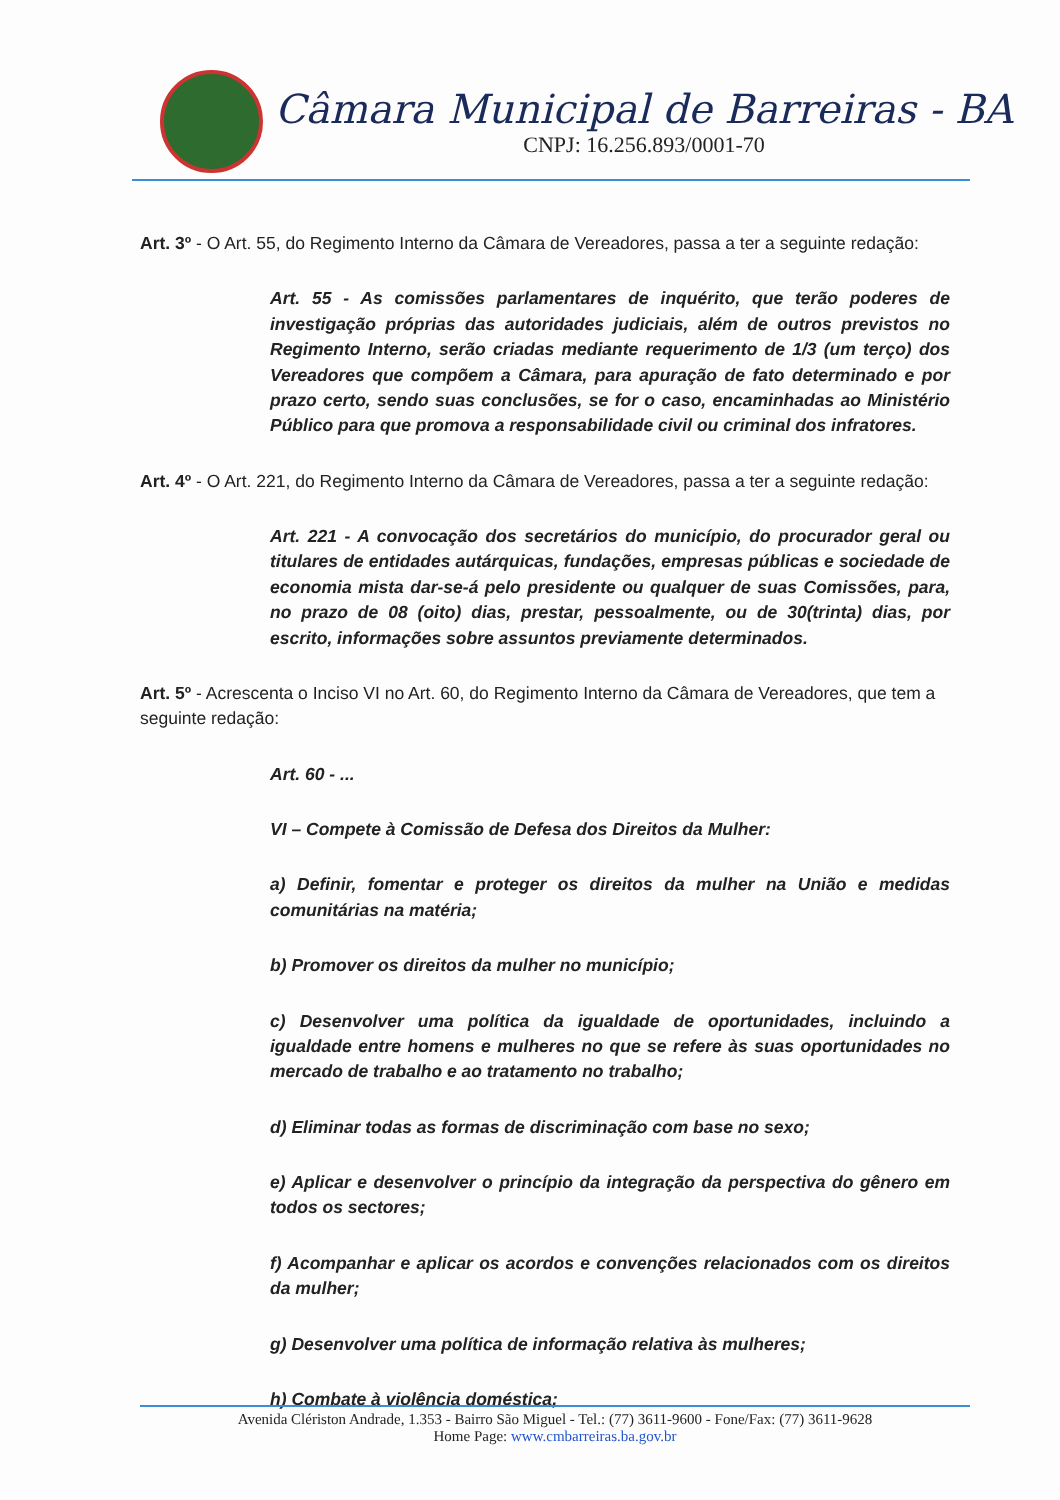Câmara Municipal de Barreiras - BA
CNPJ: 16.256.893/0001-70
Art. 3º - O Art. 55, do Regimento Interno da Câmara de Vereadores, passa a ter a seguinte redação:
Art. 55 - As comissões parlamentares de inquérito, que terão poderes de investigação próprias das autoridades judiciais, além de outros previstos no Regimento Interno, serão criadas mediante requerimento de 1/3 (um terço) dos Vereadores que compõem a Câmara, para apuração de fato determinado e por prazo certo, sendo suas conclusões, se for o caso, encaminhadas ao Ministério Público para que promova a responsabilidade civil ou criminal dos infratores.
Art. 4º - O Art. 221, do Regimento Interno da Câmara de Vereadores, passa a ter a seguinte redação:
Art. 221 - A convocação dos secretários do município, do procurador geral ou titulares de entidades autárquicas, fundações, empresas públicas e sociedade de economia mista dar-se-á pelo presidente ou qualquer de suas Comissões, para, no prazo de 08 (oito) dias, prestar, pessoalmente, ou de 30(trinta) dias, por escrito, informações sobre assuntos previamente determinados.
Art. 5º - Acrescenta o Inciso VI no Art. 60, do Regimento Interno da Câmara de Vereadores, que tem a seguinte redação:
Art. 60 - ...
VI – Compete à Comissão de Defesa dos Direitos da Mulher:
a) Definir, fomentar e proteger os direitos da mulher na União e medidas comunitárias na matéria;
b) Promover os direitos da mulher no município;
c) Desenvolver uma política da igualdade de oportunidades, incluindo a igualdade entre homens e mulheres no que se refere às suas oportunidades no mercado de trabalho e ao tratamento no trabalho;
d) Eliminar todas as formas de discriminação com base no sexo;
e) Aplicar e desenvolver o princípio da integração da perspectiva do gênero em todos os sectores;
f) Acompanhar e aplicar os acordos e convenções relacionados com os direitos da mulher;
g) Desenvolver uma política de informação relativa às mulheres;
h) Combate à violência doméstica;
Avenida Clériston Andrade, 1.353 - Bairro São Miguel - Tel.: (77) 3611-9600 - Fone/Fax: (77) 3611-9628
Home Page: www.cmbarreiras.ba.gov.br